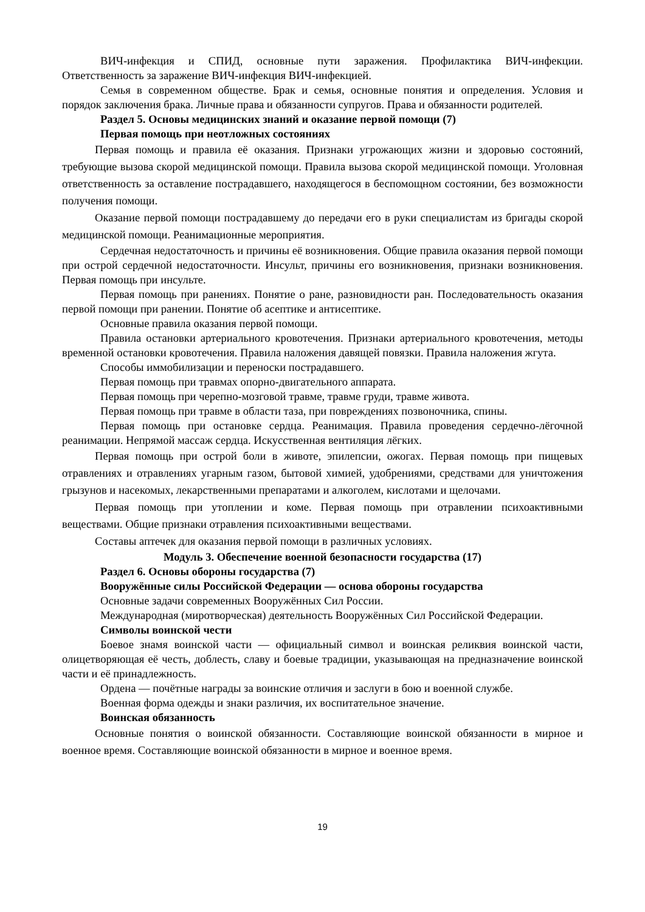ВИЧ-инфекция и СПИД, основные пути заражения. Профилактика ВИЧ-инфекции. Ответственность за заражение ВИЧ-инфекция ВИЧ-инфекцией.
Семья в современном обществе. Брак и семья, основные понятия и определения. Условия и порядок заключения брака. Личные права и обязанности супругов. Права и обязанности родителей.
Раздел 5. Основы медицинских знаний и оказание первой помощи (7)
Первая помощь при неотложных состояниях
Первая помощь и правила её оказания. Признаки угрожающих жизни и здоровью состояний, требующие вызова скорой медицинской помощи. Правила вызова скорой медицинской помощи. Уголовная ответственность за оставление пострадавшего, находящегося в беспомощном состоянии, без возможности получения помощи.
Оказание первой помощи пострадавшему до передачи его в руки специалистам из бригады скорой медицинской помощи. Реанимационные мероприятия.
Сердечная недостаточность и причины её возникновения. Общие правила оказания первой помощи при острой сердечной недостаточности. Инсульт, причины его возникновения, признаки возникновения. Первая помощь при инсульте.
Первая помощь при ранениях. Понятие о ране, разновидности ран. Последовательность оказания первой помощи при ранении. Понятие об асептике и антисептике.
Основные правила оказания первой помощи.
Правила остановки артериального кровотечения. Признаки артериального кровотечения, методы временной остановки кровотечения. Правила наложения давящей повязки. Правила наложения жгута.
Способы иммобилизации и переноски пострадавшего.
Первая помощь при травмах опорно-двигательного аппарата.
Первая помощь при черепно-мозговой травме, травме груди, травме живота.
Первая помощь при травме в области таза, при повреждениях позвоночника, спины.
Первая помощь при остановке сердца. Реанимация. Правила проведения сердечно-лёгочной реанимации. Непрямой массаж сердца. Искусственная вентиляция лёгких.
Первая помощь при острой боли в животе, эпилепсии, ожогах. Первая помощь при пищевых отравлениях и отравлениях угарным газом, бытовой химией, удобрениями, средствами для уничтожения грызунов и насекомых, лекарственными препаратами и алкоголем, кислотами и щелочами.
Первая помощь при утоплении и коме. Первая помощь при отравлении психоактивными веществами. Общие признаки отравления психоактивными веществами.
Составы аптечек для оказания первой помощи в различных условиях.
Модуль 3. Обеспечение военной безопасности государства (17)
Раздел 6. Основы обороны государства (7)
Вооружённые силы Российской Федерации — основа обороны государства
Основные задачи современных Вооружённых Сил России.
Международная (миротворческая) деятельность Вооружённых Сил Российской Федерации.
Символы воинской чести
Боевое знамя воинской части — официальный символ и воинская реликвия воинской части, олицетворяющая её честь, доблесть, славу и боевые традиции, указывающая на предназначение воинской части и её принадлежность.
Ордена — почётные награды за воинские отличия и заслуги в бою и военной службе.
Военная форма одежды и знаки различия, их воспитательное значение.
Воинская обязанность
Основные понятия о воинской обязанности. Составляющие воинской обязанности в мирное и военное время. Составляющие воинской обязанности в мирное и военное время.
19